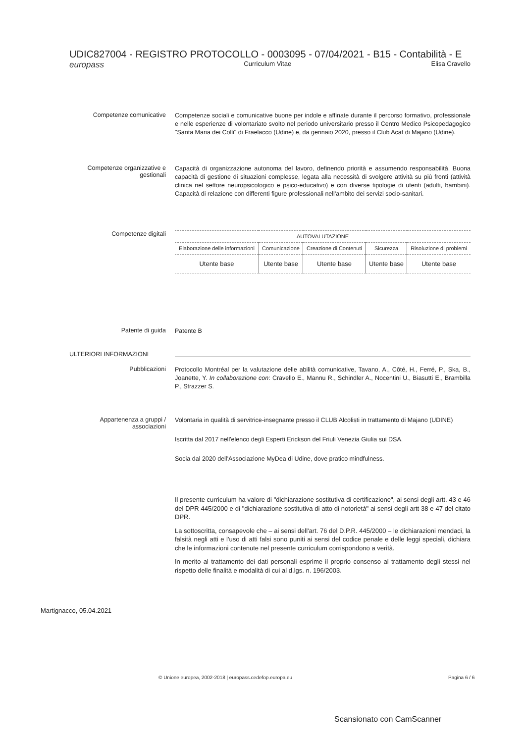UDIC827004 - REGISTRO PROTOCOLLO - 0003095 - 07/04/2021 - B15 - Contabilità - E
europass Curriculum Vitae Elisa Cravello
Competenze comunicative
Competenze sociali e comunicative buone per indole e affinate durante il percorso formativo, professionale e nelle esperienze di volontariato svolto nel periodo universitario presso il Centro Medico Psicopedagogico "Santa Maria dei Colli" di Fraelacco (Udine) e, da gennaio 2020, presso il Club Acat di Majano (Udine).
Competenze organizzative e gestionali
Capacità di organizzazione autonoma del lavoro, definendo priorità e assumendo responsabilità. Buona capacità di gestione di situazioni complesse, legata alla necessità di svolgere attività su più fronti (attività clinica nel settore neuropsicologico e psico-educativo) e con diverse tipologie di utenti (adulti, bambini). Capacità di relazione con differenti figure professionali nell'ambito dei servizi socio-sanitari.
Competenze digitali
| AUTOVALUTAZIONE | | | | |
| --- | --- | --- | --- | --- |
| Elaborazione delle informazioni | Comunicazione | Creazione di Contenuti | Sicurezza | Risoluzione di problemi |
| Utente base | Utente base | Utente base | Utente base | Utente base |
Patente di guida
Patente B
ULTERIORI INFORMAZIONI
Pubblicazioni
Protocollo Montréal per la valutazione delle abilità comunicative, Tavano, A., Côté, H., Ferré, P., Ska, B., Joanette, Y. In collaborazione con: Cravello E., Mannu R., Schindler A., Nocentini U., Biasutti E., Brambilla P., Strazzer S.
Appartenenza a gruppi / associazioni
Volontaria in qualità di servitrice-insegnante presso il CLUB Alcolisti in trattamento di Majano (UDINE)
Iscritta dal 2017 nell'elenco degli Esperti Erickson del Friuli Venezia Giulia sui DSA.
Socia dal 2020 dell'Associazione MyDea di Udine, dove pratico mindfulness.
Il presente curriculum ha valore di "dichiarazione sostitutiva di certificazione", ai sensi degli artt. 43 e 46 del DPR 445/2000 e di "dichiarazione sostitutiva di atto di notorietà" ai sensi degli artt 38 e 47 del citato DPR.
La sottoscritta, consapevole che – ai sensi dell'art. 76 del D.P.R. 445/2000 – le dichiarazioni mendaci, la falsità negli atti e l'uso di atti falsi sono puniti ai sensi del codice penale e delle leggi speciali, dichiara che le informazioni contenute nel presente curriculum corrispondono a verità.
In merito al trattamento dei dati personali esprime il proprio consenso al trattamento degli stessi nel rispetto delle finalità e modalità di cui al d.lgs. n. 196/2003.
Martignacco, 05.04.2021
© Unione europea, 2002-2018 | europass.cedefop.europa.eu
Pagina 6 / 6
Scansionato con CamScanner